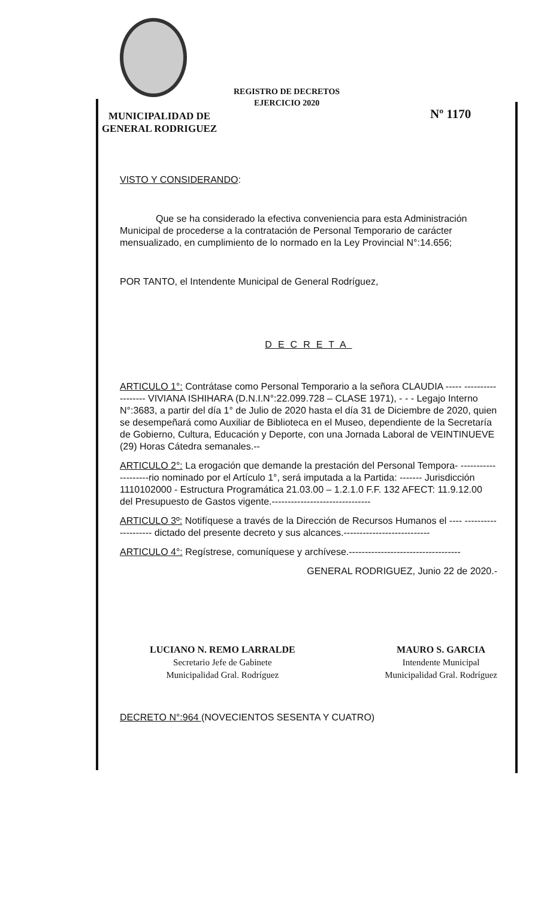REGISTRO DE DECRETOS
EJERCICIO 2020
MUNICIPALIDAD DE
GENERAL RODRIGUEZ
Nº 1170
VISTO Y CONSIDERANDO:
Que se ha considerado la efectiva conveniencia para esta Administración Municipal de procederse a la contratación de Personal Temporario de carácter mensualizado, en cumplimiento de lo normado en la Ley Provincial N°:14.656;
POR TANTO, el Intendente Municipal de General Rodríguez,
DECRETA
ARTICULO 1°: Contrátase como Personal Temporario a la señora CLAUDIA ----- ------------------ VIVIANA ISHIHARA (D.N.I.N°:22.099.728 – CLASE 1971), - - - Legajo Interno N°:3683, a partir del día 1° de Julio de 2020 hasta el día 31 de Diciembre de 2020, quien se desempeñará como Auxiliar de Biblioteca en el Museo, dependiente de la Secretaría de Gobierno, Cultura, Educación y Deporte, con una Jornada Laboral de VEINTINUEVE (29) Horas Cátedra semanales.--
ARTICULO 2°: La erogación que demande la prestación del Personal Tempora- --------------------rio nominado por el Artículo 1°, será imputada a la Partida: ------- Jurisdicción 1110102000 - Estructura Programática 21.03.00 – 1.2.1.0 F.F. 132 AFECT: 11.9.12.00 del Presupuesto de Gastos vigente.-------------------------------
ARTICULO 3º: Notifíquese a través de la Dirección de Recursos Humanos el ---- -------------------- dictado del presente decreto y sus alcances.---------------------------
ARTICULO 4°: Regístrese, comuníquese y archívese.-----------------------------------
GENERAL RODRIGUEZ, Junio 22 de 2020.-
LUCIANO N. REMO LARRALDE
Secretario Jefe de Gabinete
Municipalidad Gral. Rodríguez
MAURO S. GARCIA
Intendente Municipal
Municipalidad Gral. Rodríguez
DECRETO N°:964 (NOVECIENTOS SESENTA Y CUATRO)